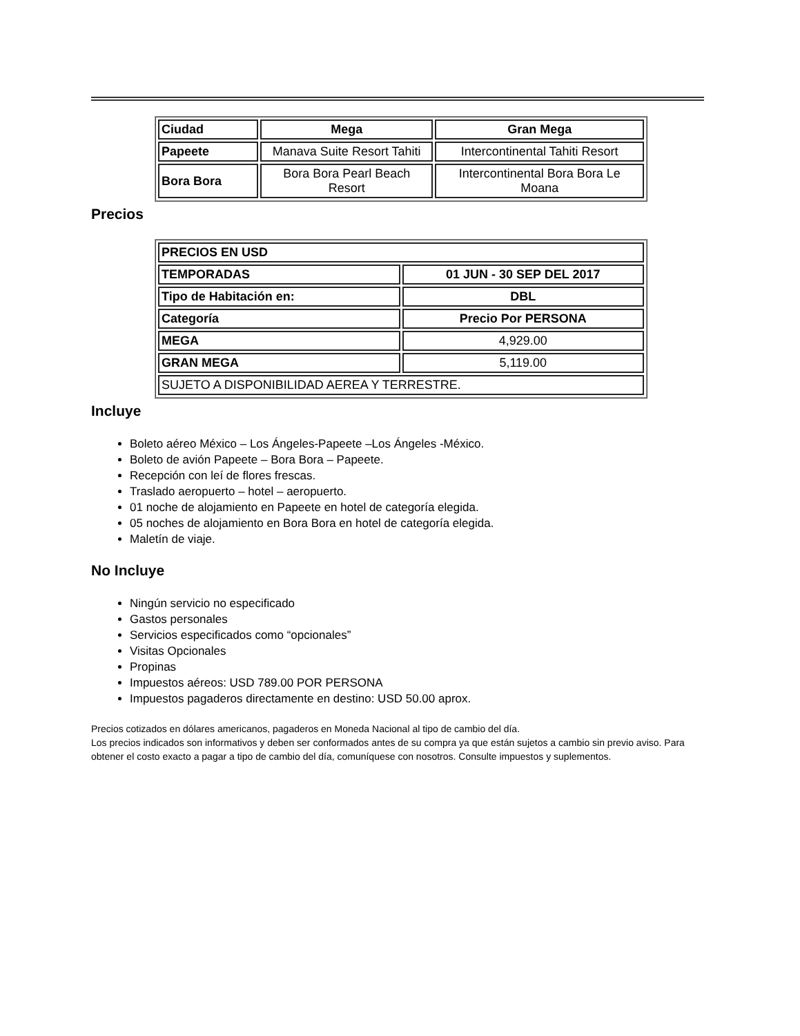| Ciudad | Mega | Gran Mega |
| --- | --- | --- |
| Papeete | Manava Suite Resort Tahiti | Intercontinental Tahiti Resort |
| Bora Bora | Bora Bora Pearl Beach Resort | Intercontinental Bora Bora Le Moana |
Precios
| PRECIOS EN USD | |
| --- | --- |
| TEMPORADAS | 01 JUN - 30 SEP DEL 2017 |
| Tipo de Habitación en: | DBL |
| Categoría | Precio Por PERSONA |
| MEGA | 4,929.00 |
| GRAN MEGA | 5,119.00 |
| SUJETO A DISPONIBILIDAD AEREA Y TERRESTRE. | |
Incluye
Boleto aéreo México – Los Ángeles-Papeete –Los Ángeles -México.
Boleto de avión Papeete – Bora Bora – Papeete.
Recepción con leí de flores frescas.
Traslado aeropuerto – hotel – aeropuerto.
01 noche de alojamiento en Papeete en hotel de categoría elegida.
05 noches de alojamiento en Bora Bora en hotel de categoría elegida.
Maletín de viaje.
No Incluye
Ningún servicio no especificado
Gastos personales
Servicios especificados como “opcionales”
Visitas Opcionales
Propinas
Impuestos aéreos: USD 789.00 POR PERSONA
Impuestos pagaderos directamente en destino: USD 50.00 aprox.
Precios cotizados en dólares americanos, pagaderos en Moneda Nacional al tipo de cambio del día.
Los precios indicados son informativos y deben ser conformados antes de su compra ya que están sujetos a cambio sin previo aviso. Para obtener el costo exacto a pagar a tipo de cambio del día, comuníquese con nosotros. Consulte impuestos y suplementos.